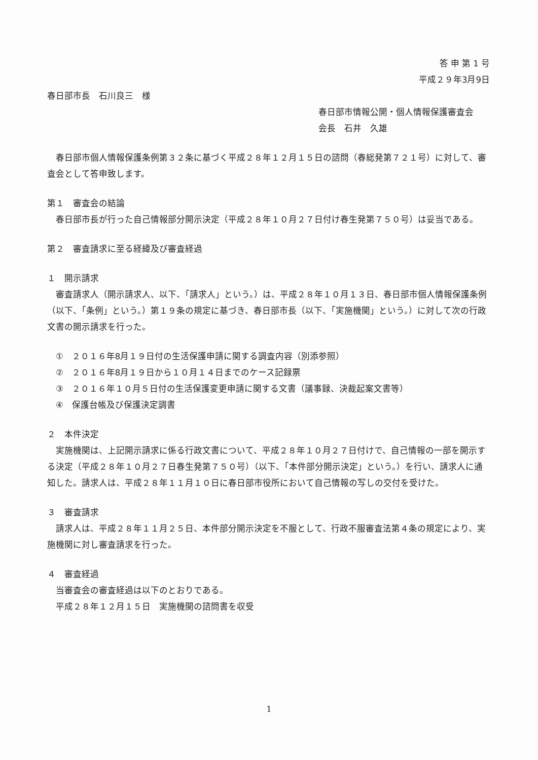答 申 第 1 号
平成２９年3月9日
春日部市長　石川良三　様
春日部市情報公開・個人情報保護審査会
会長　石井　久雄
春日部市個人情報保護条例第３２条に基づく平成２８年１２月１５日の諮問（春総発第７２１号）に対して、審査会として答申致します。
第１　審査会の結論
春日部市長が行った自己情報部分開示決定（平成２８年１０月２７日付け春生発第７５０号）は妥当である。
第２　審査請求に至る経緯及び審査経過
１　開示請求
審査請求人（開示請求人、以下、「請求人」という。）は、平成２８年１０月１３日、春日部市個人情報保護条例（以下、「条例」という。）第１９条の規定に基づき、春日部市長（以下、「実施機関」という。）に対して次の行政文書の開示請求を行った。
①　２０１６年8月１９日付の生活保護申請に関する調査内容（別添参照）
②　２０１６年8月１９日から１０月１４日までのケース記録票
③　２０１６年１０月５日付の生活保護変更申請に関する文書（議事録、決裁起案文書等）
④　保護台帳及び保護決定調書
２　本件決定
実施機関は、上記開示請求に係る行政文書について、平成２８年１０月２７日付けで、自己情報の一部を開示する決定（平成２８年１０月２７日春生発第７５０号）（以下、「本件部分開示決定」という。）を行い、請求人に通知した。請求人は、平成２８年１１月１０日に春日部市役所において自己情報の写しの交付を受けた。
３　審査請求
請求人は、平成２８年１１月２５日、本件部分開示決定を不服として、行政不服審査法第４条の規定により、実施機関に対し審査請求を行った。
４　審査経過
当審査会の審査経過は以下のとおりである。
平成２８年１２月１５日　実施機関の諮問書を収受
1